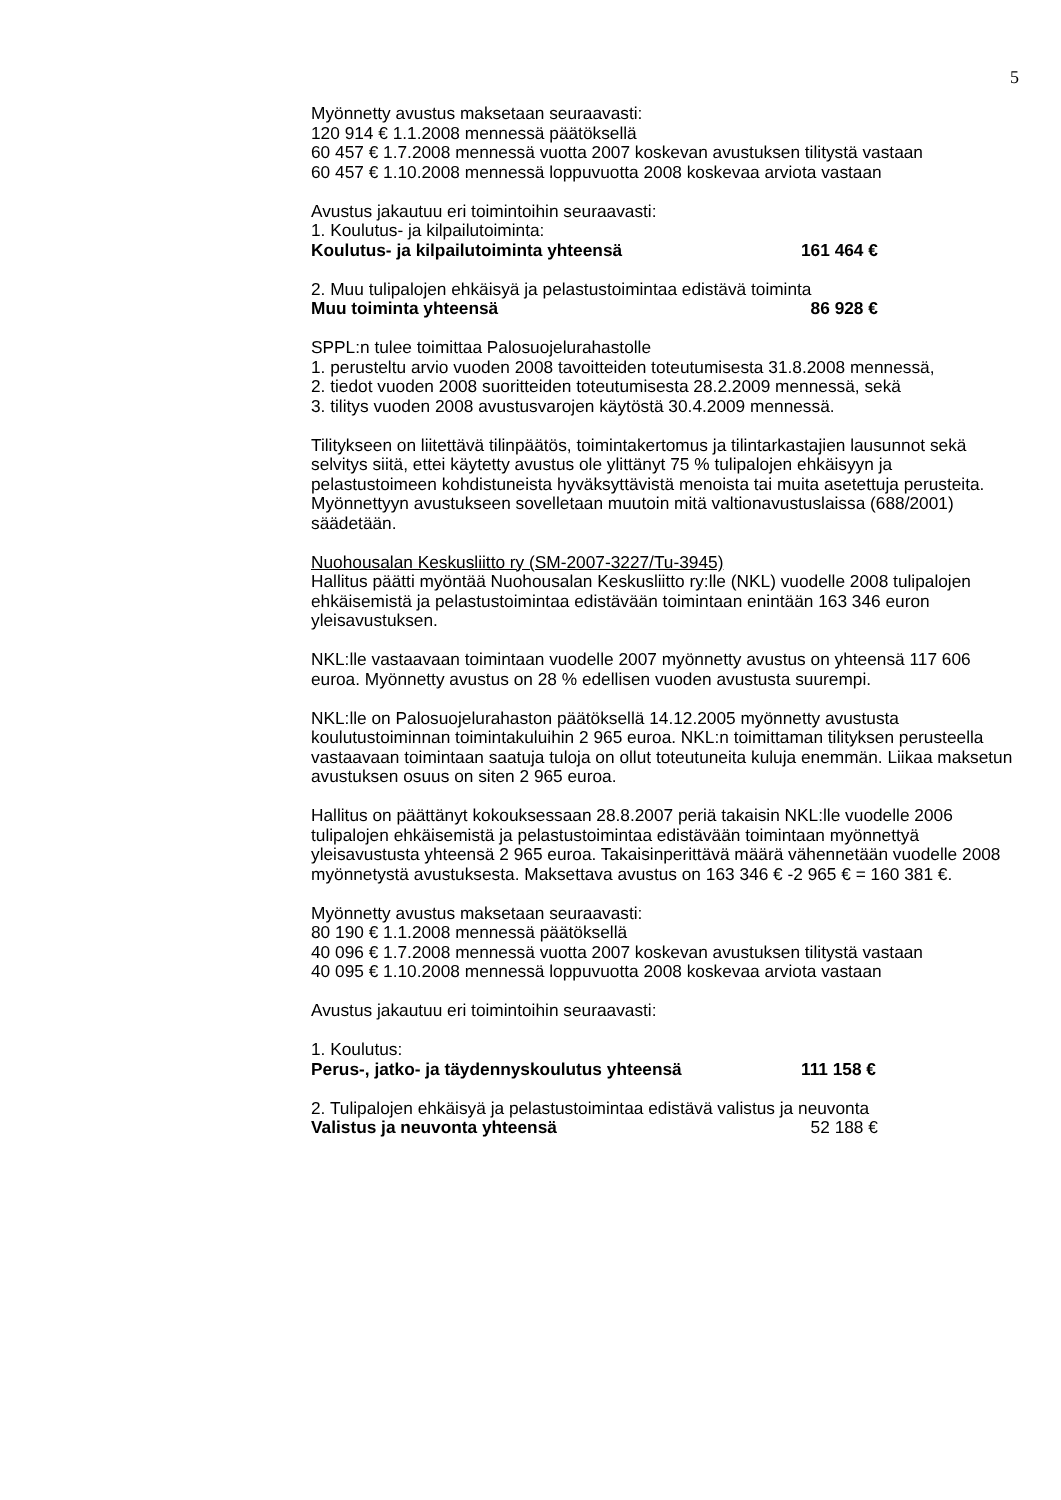5
Myönnetty avustus maksetaan seuraavasti:
120 914 € 1.1.2008 mennessä päätöksellä
60 457 € 1.7.2008 mennessä vuotta 2007 koskevan avustuksen tilitystä vastaan
60 457 € 1.10.2008 mennessä loppuvuotta 2008 koskevaa arviota vastaan
Avustus jakautuu eri toimintoihin seuraavasti:
1. Koulutus- ja kilpailutoiminta:
Koulutus- ja kilpailutoiminta yhteensä 161 464 €
2. Muu tulipalojen ehkäisyä ja pelastustoimintaa edistävä toiminta
Muu toiminta yhteensä 86 928 €
SPPL:n tulee toimittaa Palosuojelurahastolle
1. perusteltu arvio vuoden 2008 tavoitteiden toteutumisesta 31.8.2008 mennessä,
2. tiedot vuoden 2008 suoritteiden toteutumisesta 28.2.2009 mennessä, sekä
3. tilitys vuoden 2008 avustusvarojen käytöstä 30.4.2009 mennessä.
Tilitykseen on liitettävä tilinpäätös, toimintakertomus ja tilintarkastajien lausunnot sekä selvitys siitä, ettei käytetty avustus ole ylittänyt 75 % tulipalojen ehkäisyyn ja pelastustoimeen kohdistuneista hyväksyttävistä menoista tai muita asetettuja perusteita. Myönnettyyn avustukseen sovelletaan muutoin mitä valtionavustuslaissa (688/2001) säädetään.
Nuohousalan Keskusliitto ry (SM-2007-3227/Tu-3945)
Hallitus päätti myöntää Nuohousalan Keskusliitto ry:lle (NKL) vuodelle 2008 tulipalojen ehkäisemistä ja pelastustoimintaa edistävään toimintaan enintään 163 346 euron yleisavustuksen.
NKL:lle vastaavaan toimintaan vuodelle 2007 myönnetty avustus on yhteensä 117 606 euroa. Myönnetty avustus on 28 % edellisen vuoden avustusta suurempi.
NKL:lle on Palosuojelurahaston päätöksellä 14.12.2005 myönnetty avustusta koulutustoiminnan toimintakuluihin 2 965 euroa. NKL:n toimittaman tilityksen perusteella vastaavaan toimintaan saatuja tuloja on ollut toteutuneita kuluja enemmän. Liikaa maksetun avustuksen osuus on siten 2 965 euroa.
Hallitus on päättänyt kokouksessaan 28.8.2007 periä takaisin NKL:lle vuodelle 2006 tulipalojen ehkäisemistä ja pelastustoimintaa edistävään toimintaan myönnettyä yleisavustusta yhteensä 2 965 euroa. Takaisinperittävä määrä vähennetään vuodelle 2008 myönnetystä avustuksesta. Maksettava avustus on 163 346 € -2 965 € = 160 381 €.
Myönnetty avustus maksetaan seuraavasti:
80 190 € 1.1.2008 mennessä päätöksellä
40 096 € 1.7.2008 mennessä vuotta 2007 koskevan avustuksen tilitystä vastaan
40 095 € 1.10.2008 mennessä loppuvuotta 2008 koskevaa arviota vastaan
Avustus jakautuu eri toimintoihin seuraavasti:
1. Koulutus:
Perus-, jatko- ja täydennyskoulutus yhteensä 111 158 €
2. Tulipalojen ehkäisyä ja pelastustoimintaa edistävä valistus ja neuvonta
Valistus ja neuvonta yhteensä 52 188 €